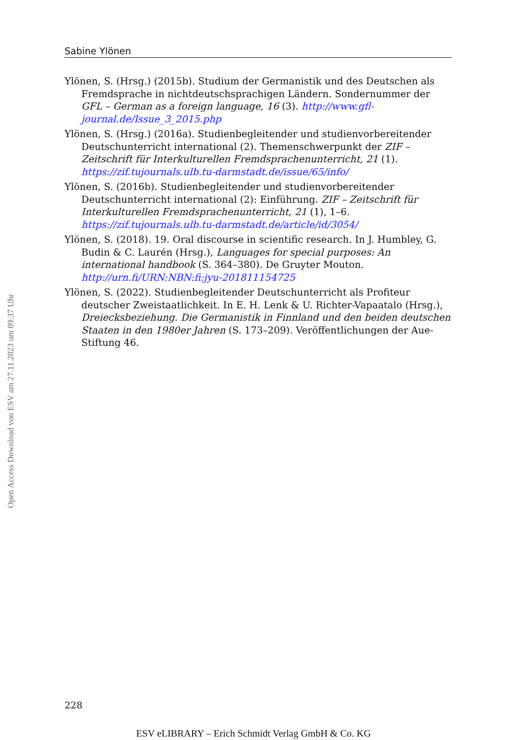Sabine Ylönen
Ylönen, S. (Hrsg.) (2015b). Studium der Germanistik und des Deutschen als Fremdsprache in nichtdeutschsprachigen Ländern. Sondernummer der GFL – German as a foreign language, 16 (3). http://www.gfl-journal.de/Issue_3_2015.php
Ylönen, S. (Hrsg.) (2016a). Studienbegleitender und studienvorbereitender Deutschunterricht international (2). Themenschwerpunkt der ZIF – Zeitschrift für Interkulturellen Fremdsprachenunterricht, 21 (1). https://zif.tujournals.ulb.tu-darmstadt.de/issue/65/info/
Ylönen, S. (2016b). Studienbegleitender und studienvorbereitender Deutschunterricht international (2): Einführung. ZIF – Zeitschrift für Interkulturellen Fremdsprachenunterricht, 21 (1), 1–6. https://zif.tujournals.ulb.tu-darmstadt.de/article/id/3054/
Ylönen, S. (2018). 19. Oral discourse in scientific research. In J. Humbley, G. Budin & C. Laurén (Hrsg.), Languages for special purposes: An international handbook (S. 364–380). De Gruyter Mouton. http://urn.fi/URN:NBN:fi:jyu-201811154725
Ylönen, S. (2022). Studienbegleitender Deutschunterricht als Profiteur deutscher Zweistaatlichkeit. In E. H. Lenk & U. Richter-Vapaatalo (Hrsg.), Dreiecksbeziehung. Die Germanistik in Finnland und den beiden deutschen Staaten in den 1980er Jahren (S. 173–209). Veröffentlichungen der Aue-Stiftung 46.
Open Access Download von ESV am 27.11.2023 um 09:37 Uhr
228
ESV eLIBRARY – Erich Schmidt Verlag GmbH & Co. KG